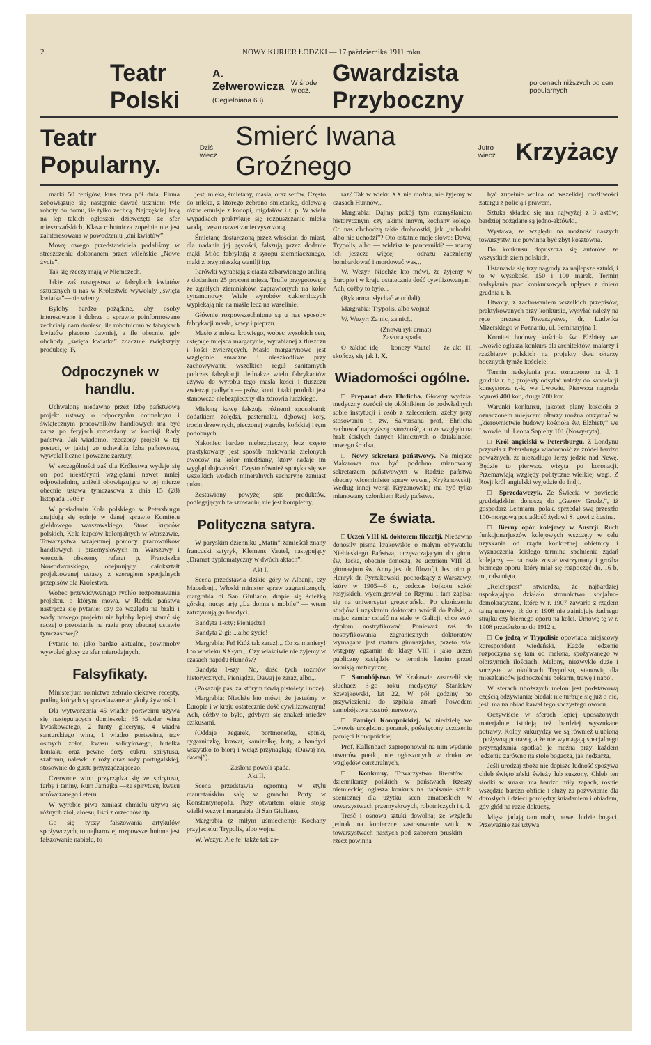2. NOWY KURJER ŁODZKI — 17 października 1911 roku.
Teatr Polski A. Zelwerowicza
(Cegielniana 63) W środę wiecz. Gwardzista Przyboczny po cenach niższych od cen popularnych
Teatr Popularny. Dziś wiecz. Smierć Iwana Groźnego Jutro wiecz. Krzyżacy
marki 50 fenigów, kurs trwa pół dnia. Firma zobowiązuje się następnie dawać uczniom tyle roboty do domu, ile tylko zechcą. Najczęściej lecą na lep takich ogłoszeń dziewczęta ze sfer mieszczańskich. Klasa robotnicza zupełnie nie jest zainteresowana w powodzeniu „dni kwiatów”.
Mowę owego przedstawiciela podaliśmy w streszczeniu dokonanem przez wileńskie „Nowe życie”.
Tak się rzeczy mają w Niemczech.
Jakie zaś następstwa w fabrykach kwiatów sztucznych u nas w Królestwie wywołały „święta kwiatka”—nie wiemy.
Byłoby bardzo pożądane, aby osoby interesowane i dobrze o sprawie poinformowane zechciały nam donieść, ile robotnicom w fabrykach kwiatów płacono dawniej, a ile obecnie, gdy obchody „święta kwiatka” znacznie zwiększyły produkcję. F.
Odpoczynek w handlu.
Uchwalony niedawno przez Izbę państwową projekt ustawy o odpoczynku normalnym i świątecznym pracowników handlowych ma być zaraz po feryjach rozważany w komisji Rady państwa. Jak wiadomo, rzeczony projekt w tej postaci, w jakiej go uchwaliła Izba państwowa, wywołał liczne i poważne zarzuty.
W szczególności zaś dla Królestwa wydaje się on pod niektórymi względami nawet mniej odpowiednim, aniżeli obowiązująca w tej mierze obecnie ustawa tymczasowa z dnia 15 (28) listopada 1906 r.
W posiadaniu Koła polskiego w Petersburgu znajdują się opinje w danej sprawie Komitetu giełdowego warszawskiego, Stow. kupców polskich, Koła kupców kolonjalnych w Warszawie, Towarzystwa wzajemnej pomocy pracowników handlowych i przemysłowych m. Warszawy i wreszcie obszerny referat p. Franciszka Nowodworskiego, obejmujący całokształt projektowanej ustawy z szeregiem specjalnych przepisów dla Królestwa.
Wobec przewidywanego rychło rozpoznawania projektu, o którym mowa, w Radzie państwa nastręcza się pytanie: czy ze względu na braki i wady nowego projektu nie byłoby lepiej starać się raczej o pozostanie na razie przy obecnej ustawie tymczasowej?
Pytanie to, jako bardzo aktualne, powinnoby wywołać głosy ze sfer miarodajnych.
Falsyfikaty.
Ministerjum rolnictwa zebrało ciekawe recepty, podług których są sprzedawane artykuły żywności.
Dla wytworzenia 45 wiader portweinu używa się następujących domieszek: 35 wiader wina kwaskowatego, 2 funty gliceryny, 4 wiadra santurskiego wina, 1 wiadro portweinu, trzy ósmych zołot. kwasu salicylowego, butelka koniaku oraz pewne dozy cukru, spirytusu, szafranu, nalewki z róży oraz róży portugalskiej, stosownie do gustu przyrządzającego.
Czerwone wino przyrządza się ze spirytusu, farby i taniny. Rum Jamajka —ze spirytusu, kwasu mrówczanego i eteru.
W wyrobie piwa zamiast chmielu używa się różnych ziół, aloesu, liści z orzechów itp.
Co się tyczy fałszowania artykułów spożywczych, to najbarnziej rozpowszechnione jest fałszowanie nabiału, to
jest, mleka, śmietany, masła, oraz serów. Często do mleka, z którego zebrano śmietankę, dolewają różne emulsje z konopi, migdałów i t. p. W wielu wypadkach praktykuje się rozpuszczanie mleka wodą, często nawet zanieczyszczoną.
Śmietanę dostarczoną przez włościan do miast, dla nadania jej gęstości, fałszują przez dodanie mąki. Miód fabrykują z syropu ziemniaczanego, mąki z przymieszką wanilji itp.
Parówki wyrabiają z ciasta zabarwionego aniliną z dodaniem 25 procent mięsa. Trufle przygotowują ze zgniłych ziemniaków, zaprawionych na kolor cynamonowy. Wiele wyrobów cukierniczych wypiekają nie na maśle lecz na waselinie.
Głównie rozpowszechnione są u nas sposoby fabrykacji masła, kawy i pieprzu.
Masło z mleka krowiego, wobec wysokich cen, ustępuje miejsca margarynie, wyrabianej z tłuszczu i kości zwierzęcych. Masło margarynowe jest względnie smaczne i nieszkodliwe przy zachowywaniu wszelkich reguł sanitarnych podczas fabrykacji. Jednakże wielu fabrykantów używa do wyrobu tego masła kości i tłuszczu zwierząt padłych — psów, koni, i taki produkt jest stanowczo niebezpieczny dla zdrowia ludzkiego.
Mieloną kawę fałszują różnemi sposobami: dodatkiem żołędzi, pasternaku, dębowej kory, trocin drzewnych, pieczonej wątroby końskiej i tym podobnych.
Nakoniec bardzo niebezpieczny, lecz często praktykowany jest sposób malowania zielonych owoców na kolor miedziany, który nadaje im wygląd dojrzałości. Często również spotyka się we wszelkich wodach mineralnych sacharynę zamiast cukru.
Zestawiony powyżej spis produktów, podlegających fałszowaniu, nie jest kompletny.
Polityczna satyra.
W paryskim dzienniku „Matin” zamieścił znany francuski satyryk, Klemens Vautel, następujący „Dramat dyplomatyczny w dwóch aktach”.
Akt I.
Scena przedstawia dzikie góry w Albanji, czy Macedonji. Włoski minister spraw zagranicznych, margrabia di San Giuliano, drapie się ścieżką górską, nucąc arję „La donna e mobile” — wtem zatrzymują go bandyci.
Bandyta 1-szy: Pieniądze!
Bandyta 2-gi: ...albo życie!
Margrabia: Fe! Któż tak zaraz!... Co za maniery! I to w wieku XX-ym... Czy właściwie nie żyjemy w czasach napadu Hunnów?
Bandyta 1-szy: No, dość tych rozmów historycznych. Pieniądze. Dawaj je zaraz, albo...
(Pokazuje pas, za którym tkwią pistolety i noże).
Margrabia: Niechże kto mówi, że jesteśmy w Europie i w kraju ostatecznie dość cywilizowanym! Ach, cóżby to było, gdybym się znalazł między dzikusami.
(Oddaje zegarek, portmonetkę, spinki, cygarniczkę, krawat, kamizelkę, buty, a bandyci wszystko to biorą i wciąż przynaglają: (Dawaj no, dawaj”).
Zasłona powoli spada.
Akt II.
Scena przedstawia ogromną w stylu mauretańskim salę w gmachu Porty w Konstantynopolu. Przy otwartem oknie stoją: wielki wezyr i margrabia di San Giuliano.
Margrabia (z miłym uśmiechem): Kochany przyjacielu: Trypolis, albo wojna!
W. Wezyr: Ale fe! także tak za-
raz? Tak w wieku XX nie można, nie żyjemy w czasach Hunnów...
Margrabia: Dajmy pokój tym rozmyślaniom historycznym, czy jakimś innym, kochany kolego. Co nas obchodzą takie drobnostki, jak „uchodzi, albo nie uchodzi”? Oto ostatnie moje słowo: Dawaj Trypolis, albo — widzisz te pancerniki? — mamy ich jeszcze więcej — odrazu zaczniemy bombardować i mordować was...
W. Wezyr. Niechże kto mówi, że żyjemy w Europie i w kraju ostatecznie dość cywilizowanym! Ach, cóżby to było...
(Ryk armat słychać w oddali).
Margrabia: Trypolis, albo wojna!
W. Wezyr: Za nic, za nic!..
(Znowu ryk armat).
Zasłona spada.
O zakład idę — kończy Vautel — że akt. II. skończy się jak I. X.
Wiadomości ogólne.
□ Preparat d-ra Ehrlicha. Główny wydział medyczny zwrócił się okólnikiem do podwładnych sobie instytucji i osób z zaleceniem, ażeby przy stosowaniu t. zw. Salvarsanu prof. Ehrlicha zachować najwyższą ostrożność, a to ze względu na brak ścisłych danych klinicznych o działalności nowego środka.
□ Nowy sekretarz państwowy. Na miejsce Makarowa ma być podobno mianowany sekretarzem państwowym w Radzie państwa obecny wiceminister spraw wewn., Kryżanowskij. Według innej wersji Kryżanowskij ma być tylko mianowany członkiem Rady państwa.
Ze świata.
□ Uczeń VIII kl. doktorem filozofji. Niedawno donosiły pisma krakowskie o małym obywatelu Niebieskiego Państwa, uczęszczającym do gimn. św. Jacka, obecnie donoszą, że uczniem VIII kl. gimnazjum św. Anny jest dr. filozofji. Jest nim p. Henryk dr. Pyrzakowski, pochodzący z Warszawy, który w 1905—6 r., podczas bojkotu szkół rosyjskich, wyemigrował do Rzymu i tam zapisał się na uniwersytet gregorjański. Po ukończeniu studjów i uzyskaniu doktoratu wrócił do Polski, a mając zamiar osiąść na stałe w Galicji, chce swój dyplom nostryfikować. Ponieważ zaś do nostryfikowania zagranicznych doktoratów wymagana jest matura gimnazjalna, przeto zdał wstępny egzamin do klasy VIII i jako uczeń publiczny zasiądzie w terminie letnim przed komisją maturyczną.
□ Samobójstwo. W Krakowie zastrzelił się słuchacz 3-go roku medycyny Stanisław Szwejkowski, lat 22. W pół godziny po przywiezieniu do szpitala zmarł. Powodem samobójstwa rozstrój nerwowy.
□ Pamięci Konopnickiej. W niedzielę we Lwowie urządzono poranek, poświęcony uczczeniu pamięci Konopnickiej.
Prof. Kallenbach zaproponował na nim wydanie utworów poetki, nie ogłoszonych w druku ze względów cenzuralnych.
□ Konkursy. Towarzystwo literatów i dziennikarzy polskich w państwach Rzeszy niemieckiej ogłasza konkurs na napisanie sztuki scenicznej dla użytku scen amatorskich w towarzystwach przemysłowych, robotniczych i t. d.
Treść i osnowa sztuki dowolna; ze względu jednak na konieczne zastosowanie sztuki w towarzystwach naszych pod zaborem pruskim — rzecz powinna
być zupełnie wolna od wszelkiej możliwości zatargu z policją i prawem.
Sztuka składać się ma najwyżej z 3 aktów; bardziej pożądane są jedno-aktówki.
Wystawa, ze względu na możność naszych towarzystw, nie powinna być zbyt kosztowna.
Do konkursu dopuszcza się autorów ze wszystkich ziem polskich.
Ustanawia się trzy nagrody za najlepsze sztuki, i to w wysokości 150 i 100 marek. Termin nadsyłania prac konkursowych upływa z dniem grudnia r. b.
Utwory, z zachowaniem wszelkich przepisów, praktykowanych przy konkursie, wysyłać należy na ręce prezesa Towarzystwa, dr. Ludwika Mizerskiego w Poznaniu, ul. Seminaryjna 1.
Komitet budowy kościoła św. Elżbiety we Lwowie ogłasza konkurs dla architektów, malarzy i rzeźbiarzy polskich na projekty dwu ołtarzy bocznych tymże kościele.
Termin nadsyłania prac oznaczono na d. 1 grudnia r. b.; projekty odsyłać należy do kancelarji konsystorza r.-k. we Lwowie. Pierwsza nagroda wynosi 400 kor., druga 200 kor.
Warunki konkursu, jakoteż plany kościoła z oznaczonem miejscem ołtarzy można otrzymać w „kierownictwie budowy kościoła św. Elżbiety” we Lwowie. ul. Leona Sapiehy 101 (Nowy-ryta).
□ Król angielski w Petersburgu. Z Londynu przyszła z Petersburga wiadomość ze źródeł bardzo poważnych, że niezadługo Jerzy jedzie nad Newę. Będzie to pierwsza wizyta po koronacji. Przemawiają względy polityczne wielkiej wagi. Z Rosji król angielski wyjedzie do Indji.
□ Sprzedawczyk. Ze Świecia w powiecie grudziądzkim donoszą do „Gazety Grudz.”, iż gospodarz Lehmann, polak, sprzedał swą przeszło 100-morgową posiadłość żydowi S. gowi z Łasina.
□ Bierny opór kolejowy w Austrji. Ruch funkcjonarjuszów kolejowych wszczęty w celu uzyskania od rządu konkretnej obietnicy i wyznaczenia ścisłego terminu spełnienia żądań kolejarzy — na razie został wstrzymany i groźba biernego oporu, który miał się rozpocząć dn. 16 b. m., odsunięta.
„Reichspost” stwierdza, że najbardziej uspokajająco działało stronnictwo socjalno-demokratyczne, które w r. 1907 zawarło z rządem tajną umowę, iż do r. 1908 nie zainicjuje żadnego strajku czy biernego oporu na kolei. Umowę tę w r. 1908 przedłużono do 1912 r.
□ Co jedzą w Trypolisie opowiada miejscowy korespondent wiedeński. Każde jedzenie rozpoczyna się tam od melona, spożywanego w olbrzymich ilościach. Melony, niezwykle duże i soczyste w okolicach Trypolisu, stanowią dla mieszkańców jednocześnie pokarm, trawę i napój.
W sferach uboższych melon jest podstawową częścią odżywiania; biedak nie turbuje się już o nic, jeśli ma na obiad kawał tego soczystego owocu.
Oczywiście w sferach lepiej uposażonych materjalnie istnieją też bardziej wyszukane potrawy. Kolby kukurydzy we są również ulubioną i pożywną potrawą, a że nie wymagają specjalnego przyrządzania spotkać je można przy każdem jedzeniu zarówno na stole bogacza, jak nędzarza.
Jeśli urodzaj zboża nie dopisze ludność spożywa chleb świętojański świeży lub suszony. Chleb ten słodki w smaku ma bardzo miły zapach, rośnie wszędzie bardzo obficie i służy za pożywienie dla dorosłych i dzieci pomiędzy śniadaniem i obiadem, gdy głód na razie dokuczy.
Mięsa jadają tam mało, nawet ludzie bogaci. Przeważnie zaś używa